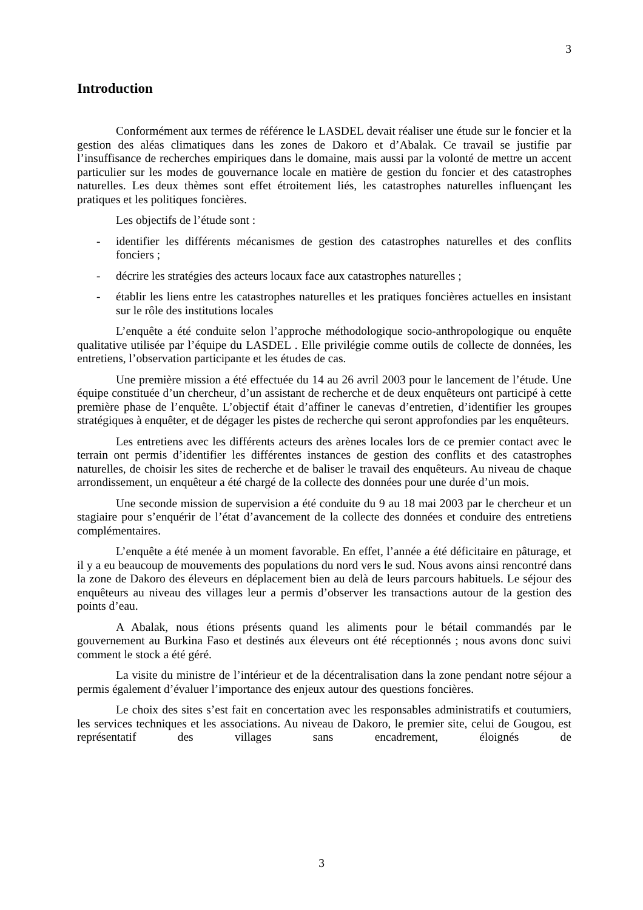3
Introduction
Conformément aux termes de référence le LASDEL devait réaliser une étude sur le foncier et la gestion des aléas climatiques dans les zones de Dakoro et d’Abalak. Ce travail se justifie par l’insuffisance de recherches empiriques dans le domaine, mais aussi par la volonté de mettre un accent particulier sur les modes de gouvernance locale en matière de gestion du foncier et des catastrophes naturelles. Les deux thèmes sont effet étroitement liés, les catastrophes naturelles influençant les pratiques et les politiques foncières.
Les objectifs de l’étude sont :
- identifier les différents mécanismes de gestion des catastrophes naturelles et des conflits fonciers ;
- décrire les stratégies des acteurs locaux face aux catastrophes naturelles ;
- établir les liens entre les catastrophes naturelles et les pratiques foncières actuelles en insistant sur le rôle des institutions locales
L’enquête a été conduite selon l’approche méthodologique socio-anthropologique ou enquête qualitative utilisée par l’équipe du LASDEL . Elle privilégie comme outils de collecte de données, les entretiens, l’observation participante et les études de cas.
Une première mission a été effectuée du 14 au 26 avril 2003 pour le lancement de l’étude. Une équipe constituée d’un chercheur, d’un assistant de recherche et de deux enquêteurs ont participé à cette première phase de l’enquête. L’objectif était d’affiner le canevas d’entretien, d’identifier les groupes stratégiques à enquêter, et de dégager les pistes de recherche qui seront approfondies par les enquêteurs.
Les entretiens avec les différents acteurs des arènes locales lors de ce premier contact avec le terrain ont permis d’identifier les différentes instances de gestion des conflits et des catastrophes naturelles, de choisir les sites de recherche et de baliser le travail des enquêteurs. Au niveau de chaque arrondissement, un enquêteur a été chargé de la collecte des données pour une durée d’un mois.
Une seconde mission de supervision a été conduite du 9 au 18 mai 2003 par le chercheur et un stagiaire pour s’enquérir de l’état d’avancement de la collecte des données et conduire des entretiens complémentaires.
L’enquête a été menée à un moment favorable. En effet, l’année a été déficitaire en pâturage, et il y a eu beaucoup de mouvements des populations du nord vers le sud. Nous avons ainsi rencontré dans la zone de Dakoro des éleveurs en déplacement bien au delà de leurs parcours habituels. Le séjour des enquêteurs au niveau des villages leur a permis d’observer les transactions autour de la gestion des points d’eau.
A Abalak, nous étions présents quand les aliments pour le bétail commandés par le gouvernement au Burkina Faso et destinés aux éleveurs ont été réceptionnés ; nous avons donc suivi comment le stock a été géré.
La visite du ministre de l’intérieur et de la décentralisation dans la zone pendant notre séjour a permis également d’évaluer l’importance des enjeux autour des questions foncières.
Le choix des sites s’est fait en concertation avec les responsables administratifs et coutumiers, les services techniques et les associations. Au niveau de Dakoro, le premier site, celui de Gougou, est représentatif des villages sans encadrement, éloignés de
3